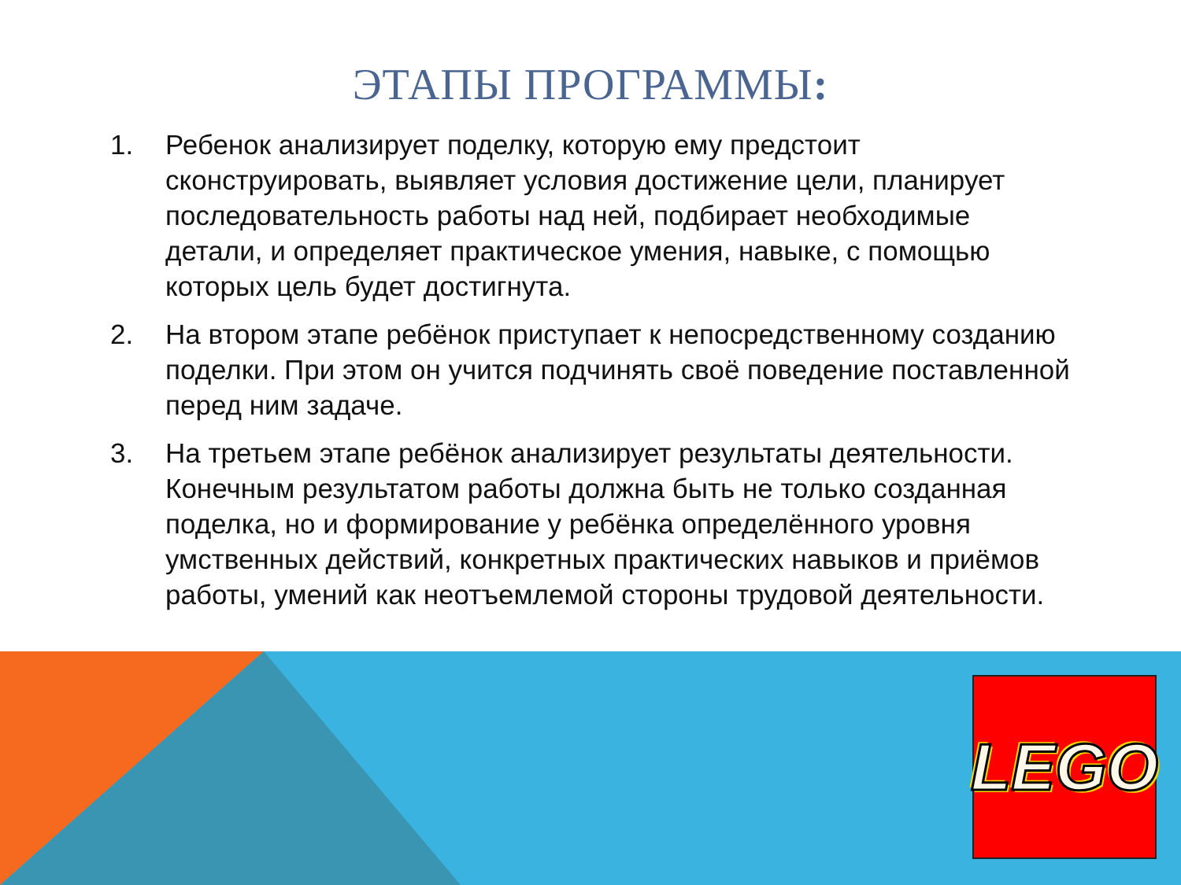ЭТАПЫ ПРОГРАММЫ:
1. Ребенок анализирует поделку, которую ему предстоит сконструировать, выявляет условия достижение цели, планирует последовательность работы над ней, подбирает необходимые детали, и определяет практическое умения, навыке, с помощью которых цель будет достигнута.
2. На втором этапе ребёнок приступает к непосредственному созданию поделки. При этом он учится подчинять своё поведение поставленной перед ним задаче.
3. На третьем этапе ребёнок анализирует результаты деятельности. Конечным результатом работы должна быть не только созданная поделка, но и формирование у ребёнка определённого уровня умственных действий, конкретных практических навыков и приёмов работы, умений как неотъемлемой стороны трудовой деятельности.
LEGO